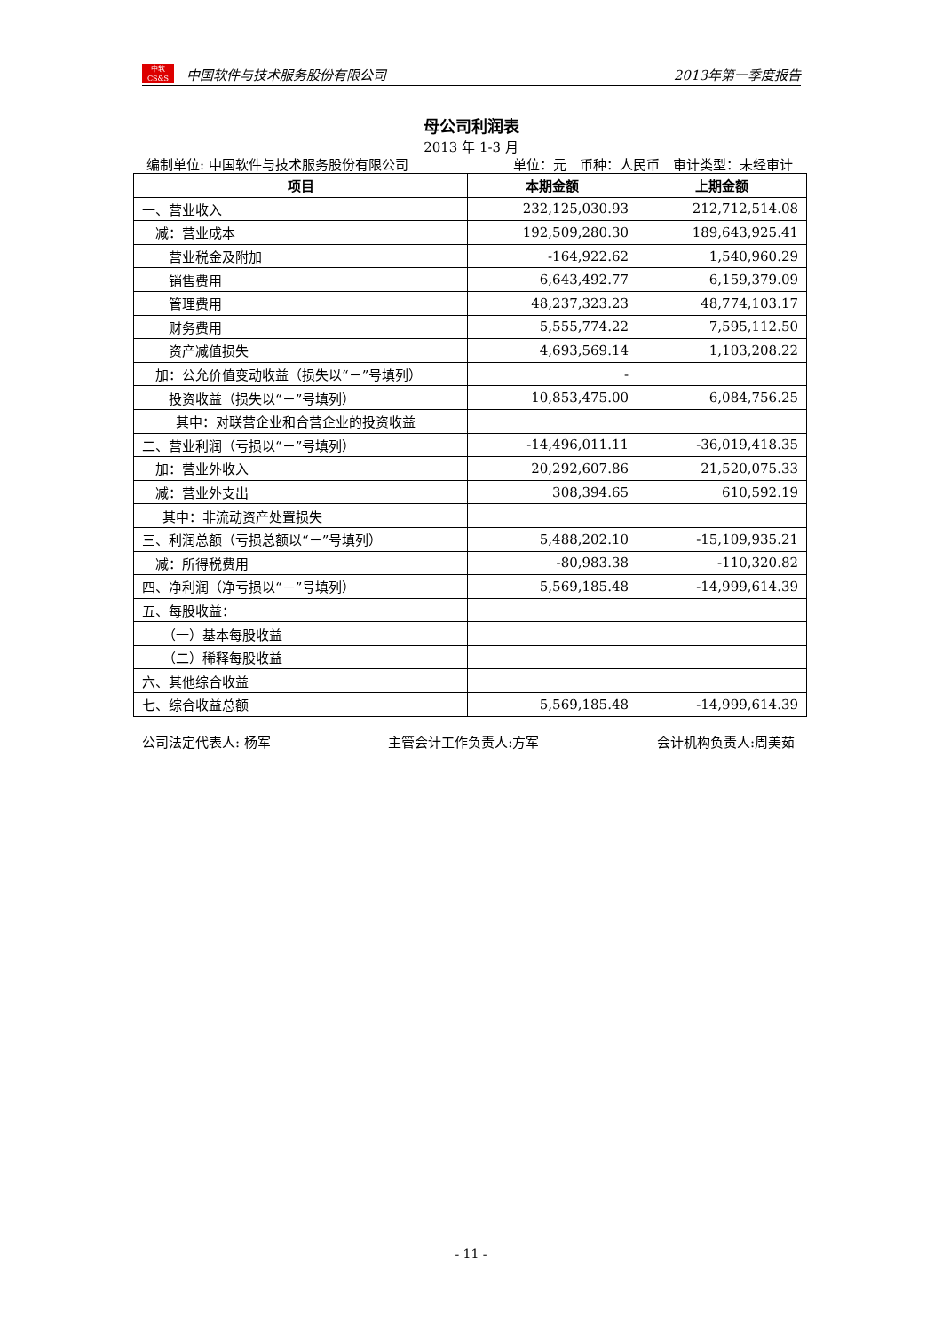中软
CS&S
中国软件与技术服务股份有限公司 2013年第一季度报告
母公司利润表
2013 年 1-3 月
编制单位: 中国软件与技术服务股份有限公司 单位：元　币种：人民币　审计类型：未经审计
| 项目 | 本期金额 | 上期金额 |
| --- | --- | --- |
| 一、营业收入 | 232,125,030.93 | 212,712,514.08 |
| 减：营业成本 | 192,509,280.30 | 189,643,925.41 |
| 营业税金及附加 | -164,922.62 | 1,540,960.29 |
| 销售费用 | 6,643,492.77 | 6,159,379.09 |
| 管理费用 | 48,237,323.23 | 48,774,103.17 |
| 财务费用 | 5,555,774.22 | 7,595,112.50 |
| 资产减值损失 | 4,693,569.14 | 1,103,208.22 |
| 加：公允价值变动收益（损失以“－”号填列） | - | |
| 投资收益（损失以“－”号填列） | 10,853,475.00 | 6,084,756.25 |
| 其中：对联营企业和合营企业的投资收益 | | |
| 二、营业利润（亏损以“－”号填列） | -14,496,011.11 | -36,019,418.35 |
| 加：营业外收入 | 20,292,607.86 | 21,520,075.33 |
| 减：营业外支出 | 308,394.65 | 610,592.19 |
| 其中：非流动资产处置损失 | | |
| 三、利润总额（亏损总额以“－”号填列） | 5,488,202.10 | -15,109,935.21 |
| 减：所得税费用 | -80,983.38 | -110,320.82 |
| 四、净利润（净亏损以“－”号填列） | 5,569,185.48 | -14,999,614.39 |
| 五、每股收益： | | |
| （一）基本每股收益 | | |
| （二）稀释每股收益 | | |
| 六、其他综合收益 | | |
| 七、综合收益总额 | 5,569,185.48 | -14,999,614.39 |
公司法定代表人: 杨军 主管会计工作负责人:方军 会计机构负责人:周美茹
- 11 -